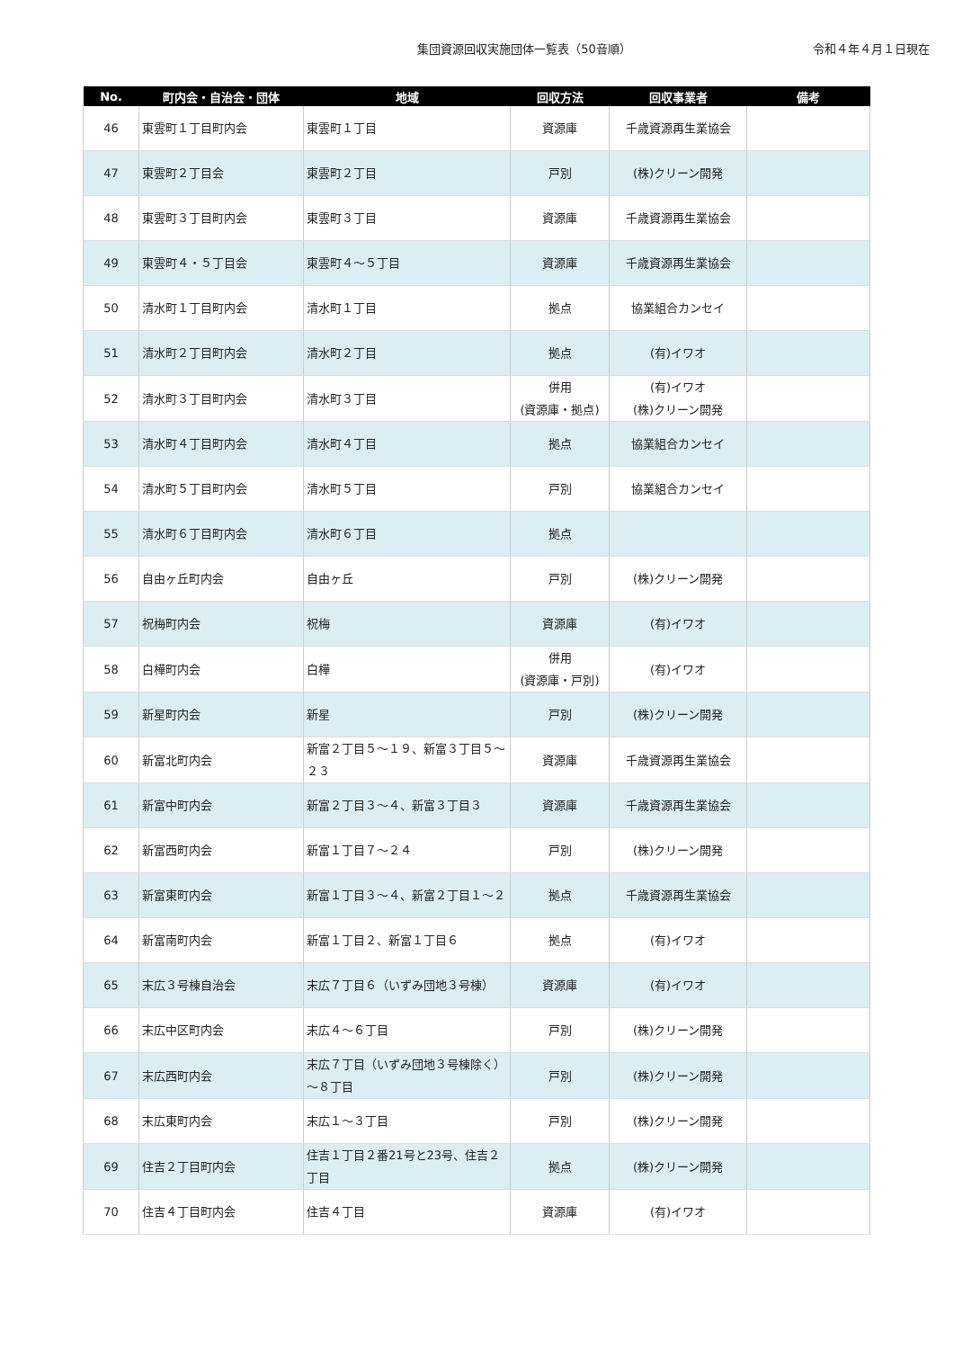集団資源回収実施団体一覧表（50音順）
令和４年４月１日現在
| No. | 町内会・自治会・団体 | 地域 | 回収方法 | 回収事業者 | 備考 |
| --- | --- | --- | --- | --- | --- |
| 46 | 東雲町１丁目町内会 | 東雲町１丁目 | 資源庫 | 千歳資源再生業協会 | |
| 47 | 東雲町２丁目会 | 東雲町２丁目 | 戸別 | (株)クリーン開発 | |
| 48 | 東雲町３丁目町内会 | 東雲町３丁目 | 資源庫 | 千歳資源再生業協会 | |
| 49 | 東雲町４・５丁目会 | 東雲町４～５丁目 | 資源庫 | 千歳資源再生業協会 | |
| 50 | 清水町１丁目町内会 | 清水町１丁目 | 拠点 | 協業組合カンセイ | |
| 51 | 清水町２丁目町内会 | 清水町２丁目 | 拠点 | (有)イワオ | |
| 52 | 清水町３丁目町内会 | 清水町３丁目 | 併用 (資源庫・拠点) | (有)イワオ (株)クリーン開発 | |
| 53 | 清水町４丁目町内会 | 清水町４丁目 | 拠点 | 協業組合カンセイ | |
| 54 | 清水町５丁目町内会 | 清水町５丁目 | 戸別 | 協業組合カンセイ | |
| 55 | 清水町６丁目町内会 | 清水町６丁目 | 拠点 | | |
| 56 | 自由ヶ丘町内会 | 自由ヶ丘 | 戸別 | (株)クリーン開発 | |
| 57 | 祝梅町内会 | 祝梅 | 資源庫 | (有)イワオ | |
| 58 | 白樺町内会 | 白樺 | 併用 (資源庫・戸別) | (有)イワオ | |
| 59 | 新星町内会 | 新星 | 戸別 | (株)クリーン開発 | |
| 60 | 新富北町内会 | 新富２丁目５～１９、新富３丁目５～２３ | 資源庫 | 千歳資源再生業協会 | |
| 61 | 新富中町内会 | 新富２丁目３～４、新富３丁目３ | 資源庫 | 千歳資源再生業協会 | |
| 62 | 新富西町内会 | 新富１丁目７～２４ | 戸別 | (株)クリーン開発 | |
| 63 | 新富東町内会 | 新富１丁目３～４、新富２丁目１～２ | 拠点 | 千歳資源再生業協会 | |
| 64 | 新富南町内会 | 新富１丁目２、新富１丁目６ | 拠点 | (有)イワオ | |
| 65 | 末広３号棟自治会 | 末広７丁目６（いずみ団地３号棟） | 資源庫 | (有)イワオ | |
| 66 | 末広中区町内会 | 末広４～６丁目 | 戸別 | (株)クリーン開発 | |
| 67 | 末広西町内会 | 末広７丁目（いずみ団地３号棟除く）～８丁目 | 戸別 | (株)クリーン開発 | |
| 68 | 末広東町内会 | 末広１～３丁目 | 戸別 | (株)クリーン開発 | |
| 69 | 住吉２丁目町内会 | 住吉１丁目２番21号と23号、住吉２丁目 | 拠点 | (株)クリーン開発 | |
| 70 | 住吉４丁目町内会 | 住吉４丁目 | 資源庫 | (有)イワオ | |